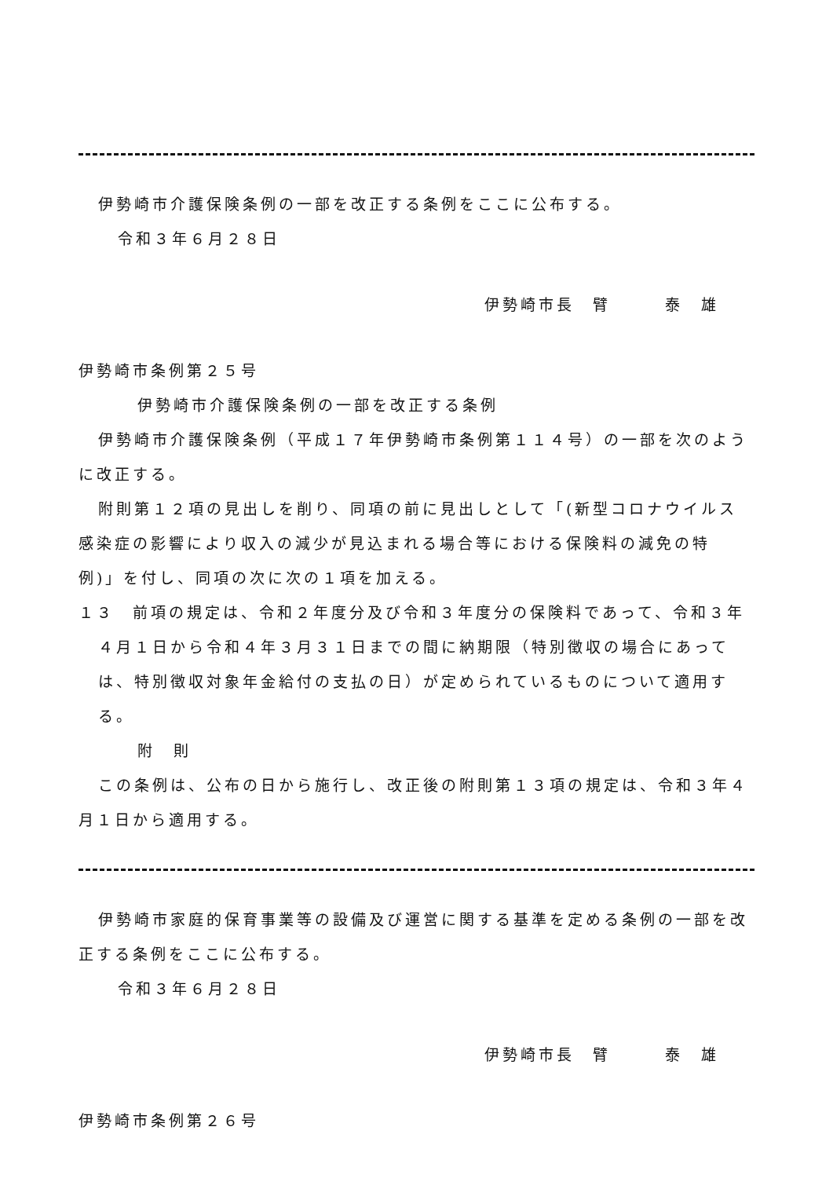伊勢崎市介護保険条例の一部を改正する条例をここに公布する。
令和３年６月２８日
伊勢崎市長　臂　　　泰　雄
伊勢崎市条例第２５号
伊勢崎市介護保険条例の一部を改正する条例
伊勢崎市介護保険条例（平成１７年伊勢崎市条例第１１４号）の一部を次のように改正する。
附則第１２項の見出しを削り、同項の前に見出しとして「(新型コロナウイルス感染症の影響により収入の減少が見込まれる場合等における保険料の減免の特例)」を付し、同項の次に次の１項を加える。
１３　前項の規定は、令和２年度分及び令和３年度分の保険料であって、令和３年４月１日から令和４年３月３１日までの間に納期限（特別徴収の場合にあっては、特別徴収対象年金給付の支払の日）が定められているものについて適用する。
附　則
この条例は、公布の日から施行し、改正後の附則第１３項の規定は、令和３年４月１日から適用する。
伊勢崎市家庭的保育事業等の設備及び運営に関する基準を定める条例の一部を改正する条例をここに公布する。
令和３年６月２８日
伊勢崎市長　臂　　　泰　雄
伊勢崎市条例第２６号